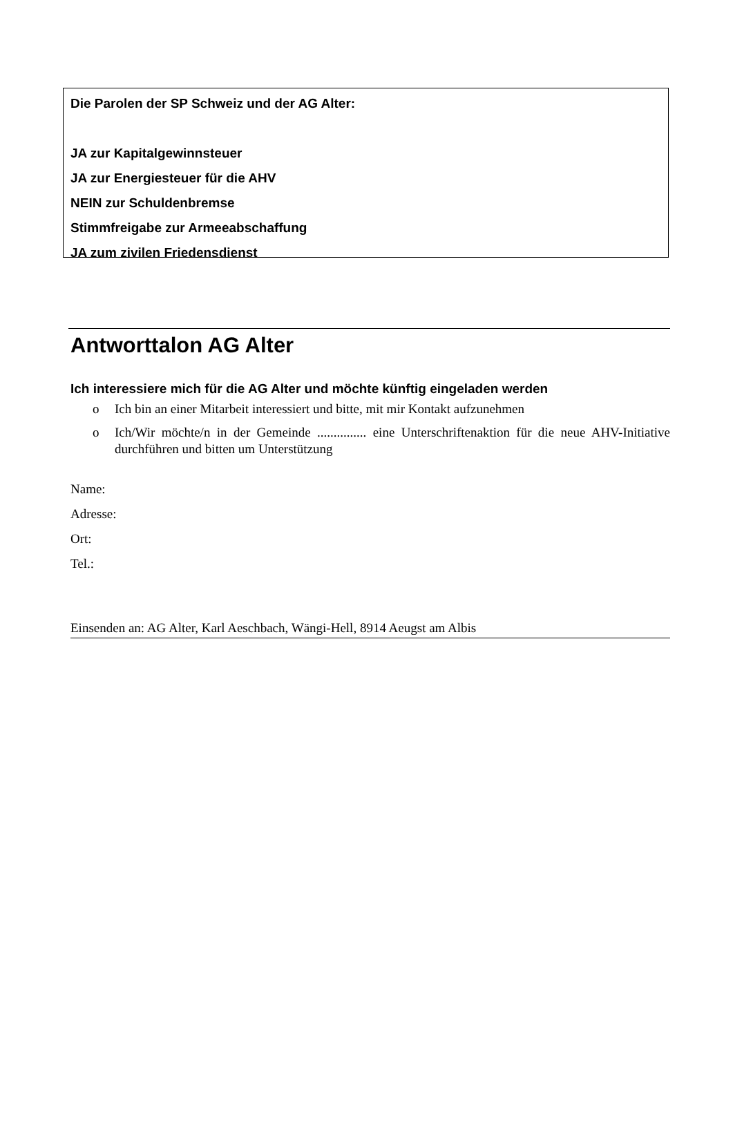Die Parolen der SP Schweiz und der AG Alter:
JA zur Kapitalgewinnsteuer
JA zur Energiesteuer für die AHV
NEIN zur Schuldenbremse
Stimmfreigabe zur Armeeabschaffung
JA zum zivilen Friedensdienst
Antworttalon AG Alter
Ich interessiere mich für die AG Alter und möchte künftig eingeladen werden
o Ich bin an einer Mitarbeit interessiert und bitte, mit mir Kontakt aufzunehmen
o Ich/Wir möchte/n in der Gemeinde ............... eine Unterschriftenaktion für die neue AHV-Initiative durchführen und bitten um Unterstützung
Name:
Adresse:
Ort:
Tel.:
Einsenden an: AG Alter, Karl Aeschbach, Wängi-Hell, 8914 Aeugst am Albis